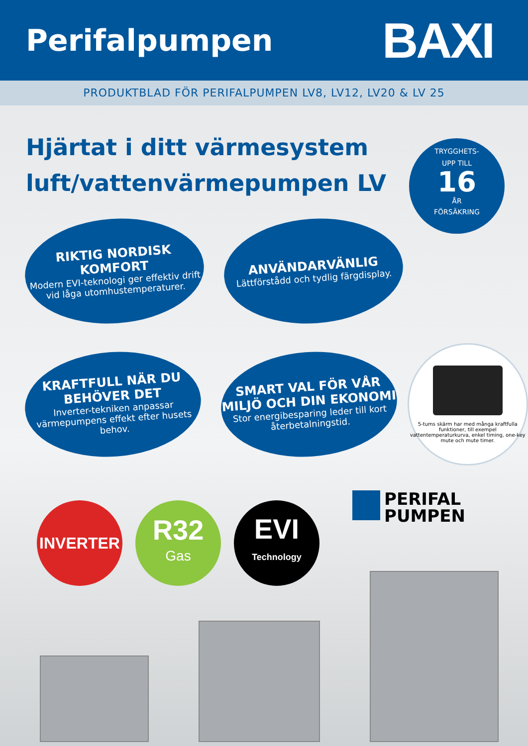Perifalpumpen
BAXI
PRODUKTBLAD FÖR PERIFALPUMPEN LV8, LV12, LV20 & LV 25
Hjärtat i ditt värmesystem
luft/vattenvärmepumpen LV
TRYGGHETS-
UPP TILL
16
ÅR
FÖRSÄKRING
RIKTIG NORDISK KOMFORT
Modern EVI-teknologi ger effektiv drift vid låga utomhustemperaturer.
ANVÄNDARVÄNLIG
Lättförstådd och tydlig färgdisplay.
KRAFTFULL NÄR DU BEHÖVER DET
Inverter-tekniken anpassar värmepumpens effekt efter husets behov.
SMART VAL FÖR VÅR MILJÖ OCH DIN EKONOMI
Stor energibesparing leder till kort återbetalningstid.
5-tums skärm har med många kraftfulla funktioner, till exempel vattentemperaturkurva, enkel timing, one-key mute och mute timer.
INVERTER
R32
Gas
EVI
Technology
PERIFAL
PUMPEN